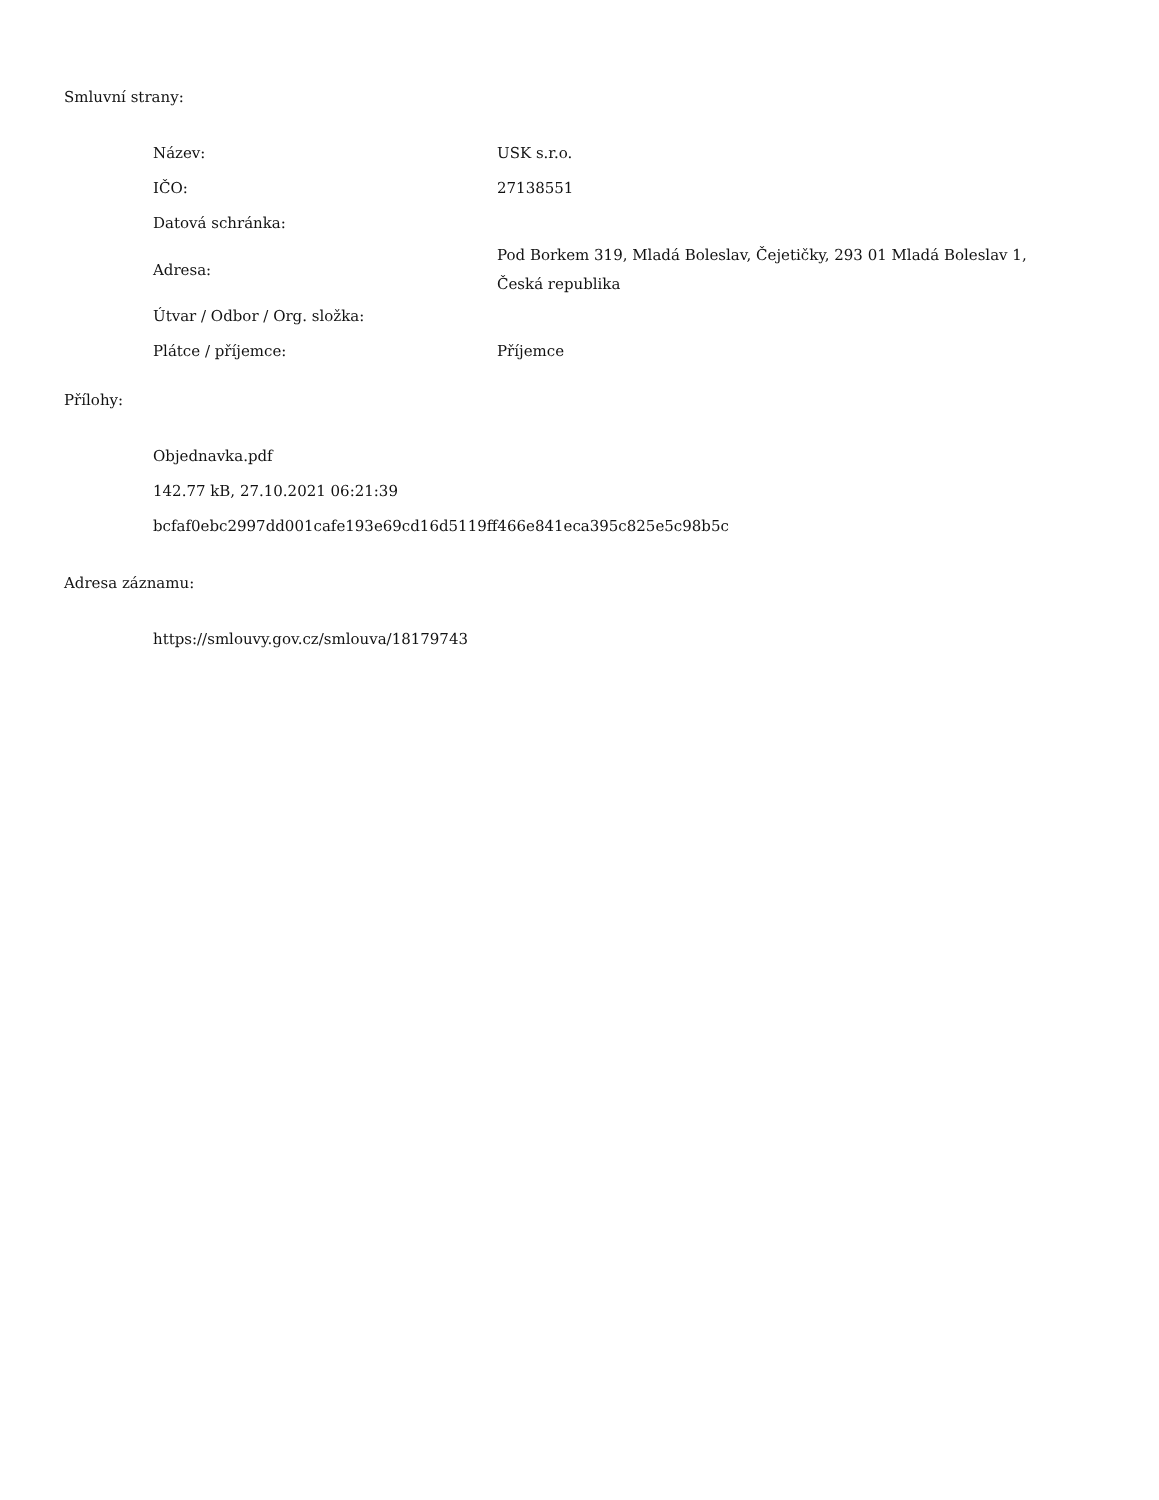Smluvní strany:
| Název: | USK s.r.o. |
| IČO: | 27138551 |
| Datová schránka: | |
| Adresa: | Pod Borkem 319, Mladá Boleslav, Čejetičky, 293 01 Mladá Boleslav 1, Česká republika |
| Útvar / Odbor / Org. složka: | |
| Plátce / příjemce: | Příjemce |
Přílohy:
Objednavka.pdf
142.77 kB, 27.10.2021 06:21:39
bcfaf0ebc2997dd001cafe193e69cd16d5119ff466e841eca395c825e5c98b5c
Adresa záznamu:
https://smlouvy.gov.cz/smlouva/18179743